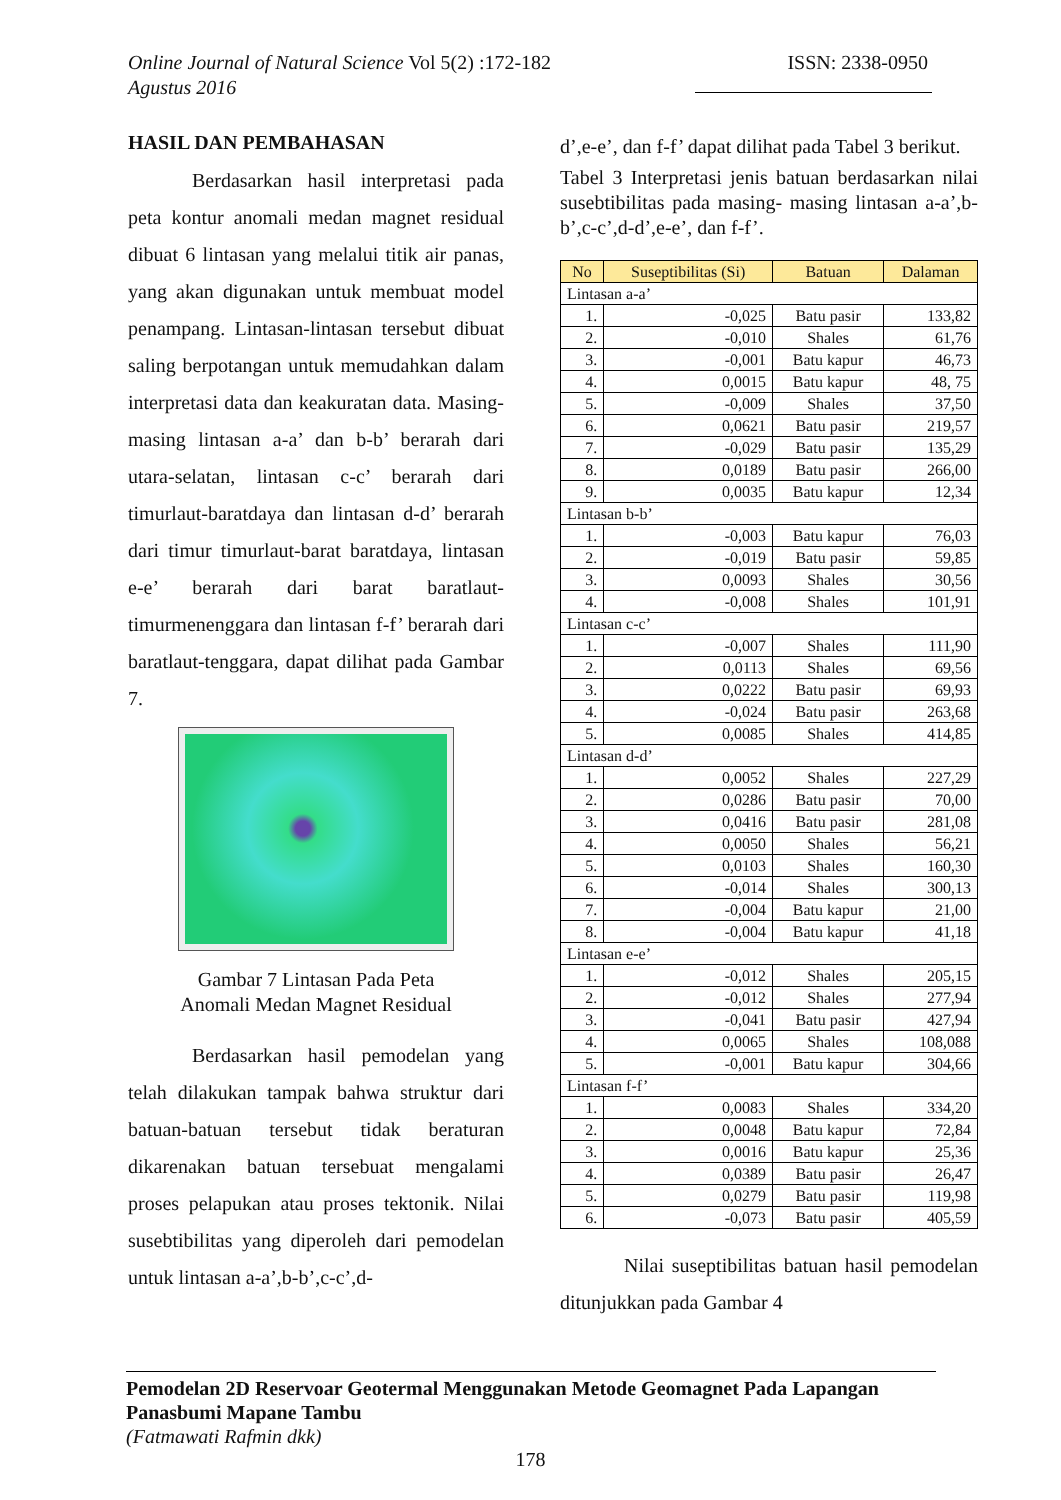Online Journal of Natural Science Vol 5(2) :172-182 ISSN: 2338-0950
Agustus 2016
HASIL DAN PEMBAHASAN
Berdasarkan hasil interpretasi pada peta kontur anomali medan magnet residual dibuat 6 lintasan yang melalui titik air panas, yang akan digunakan untuk membuat model penampang. Lintasan-lintasan tersebut dibuat saling berpotangan untuk memudahkan dalam interpretasi data dan keakuratan data. Masing-masing lintasan a-a’ dan b-b’ berarah dari utara-selatan, lintasan c-c’ berarah dari timurlaut-baratdaya dan lintasan d-d’ berarah dari timur timurlaut-barat baratdaya, lintasan e-e’ berarah dari barat baratlaut-timurmenenggara dan lintasan f-f’ berarah dari baratlaut-tenggara, dapat dilihat pada Gambar 7.
Gambar 7 Lintasan Pada Peta
Anomali Medan Magnet Residual
Berdasarkan hasil pemodelan yang telah dilakukan tampak bahwa struktur dari batuan-batuan tersebut tidak beraturan dikarenakan batuan tersebuat mengalami proses pelapukan atau proses tektonik. Nilai susebtibilitas yang diperoleh dari pemodelan untuk lintasan a-a’,b-b’,c-c’,d-
d’,e-e’, dan f-f’ dapat dilihat pada Tabel 3 berikut.
Tabel 3 Interpretasi jenis batuan berdasarkan nilai susebtibilitas pada masing- masing lintasan a-a’,b-b’,c-c’,d-d’,e-e’, dan f-f’.
| No | Suseptibilitas (Si) | Batuan | Dalaman |
| --- | --- | --- | --- |
| Lintasan a-a’ | | | |
| 1. | -0,025 | Batu pasir | 133,82 |
| 2. | -0,010 | Shales | 61,76 |
| 3. | -0,001 | Batu kapur | 46,73 |
| 4. | 0,0015 | Batu kapur | 48, 75 |
| 5. | -0,009 | Shales | 37,50 |
| 6. | 0,0621 | Batu pasir | 219,57 |
| 7. | -0,029 | Batu pasir | 135,29 |
| 8. | 0,0189 | Batu pasir | 266,00 |
| 9. | 0,0035 | Batu kapur | 12,34 |
| Lintasan b-b’ | | | |
| 1. | -0,003 | Batu kapur | 76,03 |
| 2. | -0,019 | Batu pasir | 59,85 |
| 3. | 0,0093 | Shales | 30,56 |
| 4. | -0,008 | Shales | 101,91 |
| Lintasan c-c’ | | | |
| 1. | -0,007 | Shales | 111,90 |
| 2. | 0,0113 | Shales | 69,56 |
| 3. | 0,0222 | Batu pasir | 69,93 |
| 4. | -0,024 | Batu pasir | 263,68 |
| 5. | 0,0085 | Shales | 414,85 |
| Lintasan d-d’ | | | |
| 1. | 0,0052 | Shales | 227,29 |
| 2. | 0,0286 | Batu pasir | 70,00 |
| 3. | 0,0416 | Batu pasir | 281,08 |
| 4. | 0,0050 | Shales | 56,21 |
| 5. | 0,0103 | Shales | 160,30 |
| 6. | -0,014 | Shales | 300,13 |
| 7. | -0,004 | Batu kapur | 21,00 |
| 8. | -0,004 | Batu kapur | 41,18 |
| Lintasan e-e’ | | | |
| 1. | -0,012 | Shales | 205,15 |
| 2. | -0,012 | Shales | 277,94 |
| 3. | -0,041 | Batu pasir | 427,94 |
| 4. | 0,0065 | Shales | 108,088 |
| 5. | -0,001 | Batu kapur | 304,66 |
| Lintasan f-f’ | | | |
| 1. | 0,0083 | Shales | 334,20 |
| 2. | 0,0048 | Batu kapur | 72,84 |
| 3. | 0,0016 | Batu kapur | 25,36 |
| 4. | 0,0389 | Batu pasir | 26,47 |
| 5. | 0,0279 | Batu pasir | 119,98 |
| 6. | -0,073 | Batu pasir | 405,59 |
Nilai suseptibilitas batuan hasil pemodelan ditunjukkan pada Gambar 4
Pemodelan 2D Reservoar Geotermal Menggunakan Metode Geomagnet Pada Lapangan Panasbumi Mapane Tambu
(Fatmawati Rafmin dkk)
178